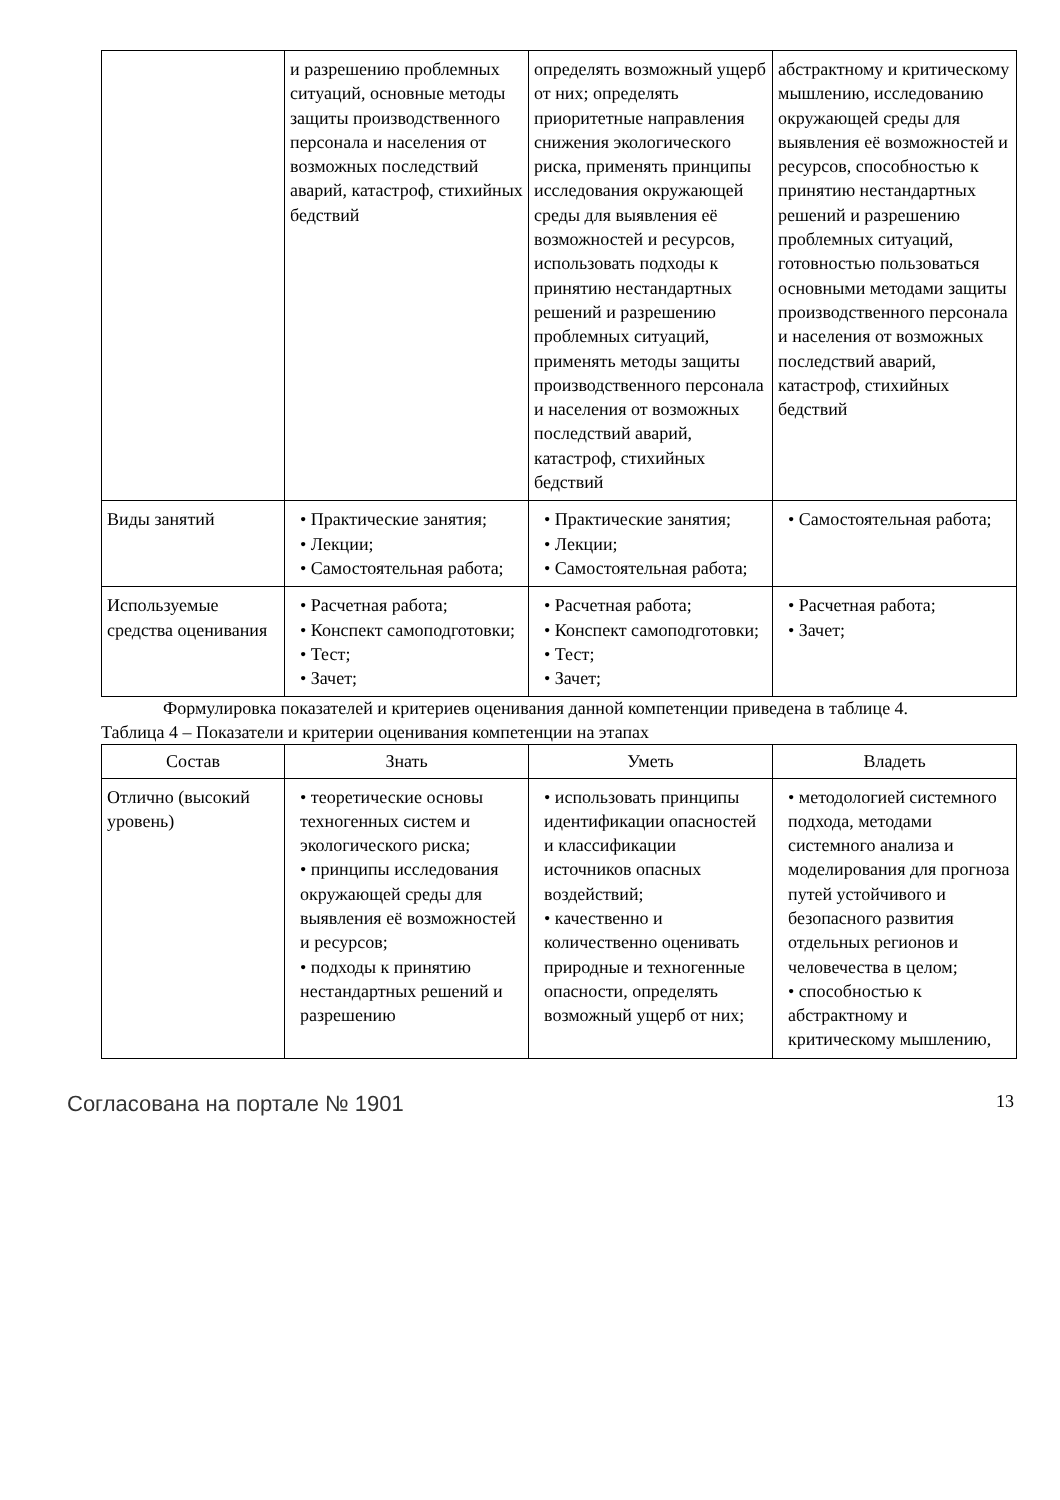| | и разрешению проблемных ситуаций, основные методы защиты производственного персонала и населения от возможных последствий аварий, катастроф, стихийных бедствий | определять возможный ущерб от них; определять приоритетные направления снижения экологического риска, применять принципы исследования окружающей среды для выявления её возможностей и ресурсов, использовать подходы к принятию нестандартных решений и разрешению проблемных ситуаций, применять методы защиты производственного персонала и населения от возможных последствий аварий, катастроф, стихийных бедствий | абстрактному и критическому мышлению, исследованию окружающей среды для выявления её возможностей и ресурсов, способностью к принятию нестандартных решений и разрешению проблемных ситуаций, готовностью пользоваться основными методами защиты производственного персонала и населения от возможных последствий аварий, катастроф, стихийных бедствий |
| Виды занятий | • Практические занятия; • Лекции; • Самостоятельная работа; | • Практические занятия; • Лекции; • Самостоятельная работа; | • Самостоятельная работа; |
| Используемые средства оценивания | • Расчетная работа; • Конспект самоподготовки; • Тест; • Зачет; | • Расчетная работа; • Конспект самоподготовки; • Тест; • Зачет; | • Расчетная работа; • Зачет; |
Формулировка показателей и критериев оценивания данной компетенции приведена в таблице 4.
Таблица 4 – Показатели и критерии оценивания компетенции на этапах
| Состав | Знать | Уметь | Владеть |
| --- | --- | --- | --- |
| Отлично (высокий уровень) | • теоретические основы техногенных систем и экологического риска; • принципы исследования окружающей среды для выявления её возможностей и ресурсов; • подходы к принятию нестандартных решений и разрешению | • использовать принципы идентификации опасностей и классификации источников опасных воздействий; • качественно и количественно оценивать природные и техногенные опасности, определять возможный ущерб от них; | • методологией системного подхода, методами системного анализа и моделирования для прогноза путей устойчивого и безопасного развития отдельных регионов и человечества в целом; • способностью к абстрактному и критическому мышлению, |
Согласована на портале № 1901 13